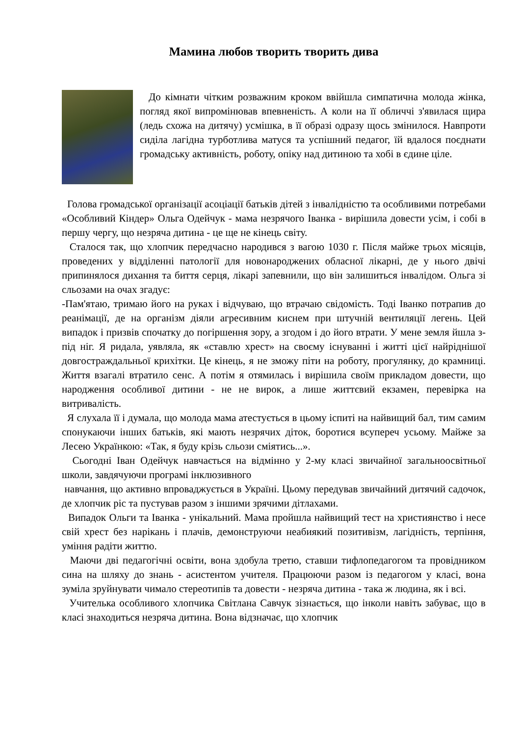Мамина любов творить творить дива
До кімнати чітким розважним кроком ввійшла симпатична молода жінка, погляд якої випромінював впевненість. А коли на її обличчі з'явилася щира (ледь схожа на дитячу) усмішка, в її образі одразу щось змінилося. Навпроти сиділа лагідна турботлива матуся та успішний педагог, їй вдалося поєднати громадську активність, роботу, опіку над дитиною та хобі в єдине ціле.
Голова громадської організації асоціації батьків дітей з інвалідністю та особливими потребами «Особливий Кіндер» Ольга Одейчук - мама незрячого Іванка - вирішила довести усім, і собі в першу чергу, що незряча дитина - це ще не кінець світу.
Сталося так, що хлопчик передчасно народився з вагою 1030 г. Після майже трьох місяців, проведених у відділенні патології для новонароджених обласної лікарні, де у нього двічі припинялося дихання та биття серця, лікарі запевнили, що він залишиться інвалідом. Ольга зі сльозами на очах згадує:
-Пам'ятаю, тримаю його на руках і відчуваю, що втрачаю свідомість. Тоді Іванко потрапив до реанімації, де на організм діяли агресивним киснем при штучній вентиляції легень. Цей випадок і призвів спочатку до погіршення зору, а згодом і до його втрати. У мене земля йшла з-під ніг. Я ридала, уявляла, як «ставлю хрест» на своєму існуванні і житті цієї найріднішої довгостраждальньої крихітки. Це кінець, я не зможу піти на роботу, прогулянку, до крамниці. Життя взагалі втратило сенс. А потім я отямилась і вирішила своїм прикладом довести, що народження особливої дитини - не не вирок, а лише життєвий екзамен, перевірка на витривалість.
Я слухала її і думала, що молода мама атестується в цьому іспиті на найвищий бал, тим самим спонукаючи інших батьків, які мають незрячих діток, боротися всупереч усьому. Майже за Лесею Українкою: «Так, я буду крізь сльози сміятись...».
Сьогодні Іван Одейчук навчається на відмінно у 2-му класі звичайної загальноосвітньої школи, завдячуючи програмі інклюзивного
навчання, що активно впроваджується в Україні. Цьому передував звичайний дитячий садочок, де хлопчик ріс та пустував разом з іншими зрячими дітлахами.
Випадок Ольги та Іванка - унікальний. Мама пройшла найвищий тест на християнство і несе свій хрест без нарікань і плачів, демонструючи неабиякий позитивізм, лагідність, терпіння, уміння радіти життю.
Маючи дві педагогічні освіти, вона здобула третю, ставши тифлопедагогом та провідником сина на шляху до знань - асистентом учителя. Працюючи разом із педагогом у класі, вона зуміла зруйнувати чимало стереотипів та довести - незряча дитина - така ж людина, як і всі.
Учителька особливого хлопчика Світлана Савчук зізнається, що інколи навіть забуває, що в класі знаходиться незряча дитина. Вона відзначає, що хлопчик